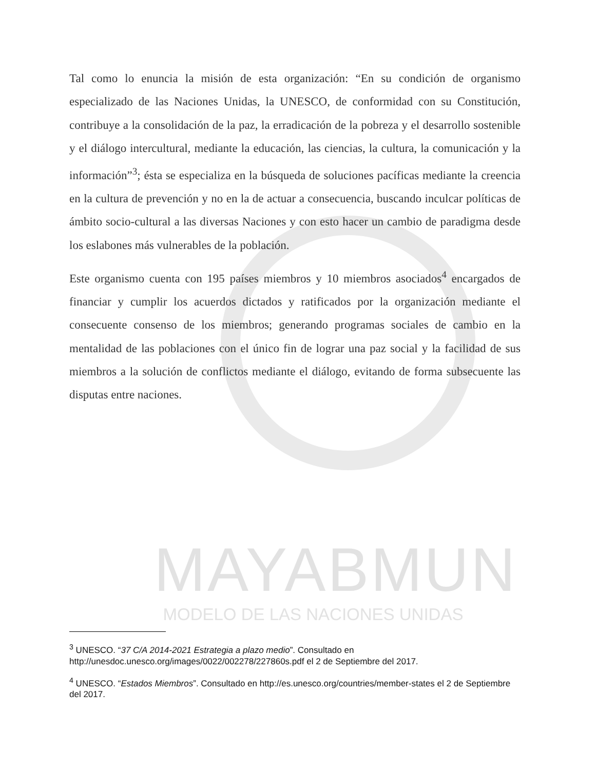MAYABMUN
MODELO DE LAS NACIONES UNIDAS
Tal como lo enuncia la misión de esta organización: “En su condición de organismo especializado de las Naciones Unidas, la UNESCO, de conformidad con su Constitución, contribuye a la consolidación de la paz, la erradicación de la pobreza y el desarrollo sostenible y el diálogo intercultural, mediante la educación, las ciencias, la cultura, la comunicación y la información”<sup>3</sup>; ésta se especializa en la búsqueda de soluciones pacíficas mediante la creencia en la cultura de prevención y no en la de actuar a consecuencia, buscando inculcar políticas de ámbito socio-cultural a las diversas Naciones y con esto hacer un cambio de paradigma desde los eslabones más vulnerables de la población.
Este organismo cuenta con 195 países miembros y 10 miembros asociados<sup>4</sup> encargados de financiar y cumplir los acuerdos dictados y ratificados por la organización mediante el consecuente consenso de los miembros; generando programas sociales de cambio en la mentalidad de las poblaciones con el único fin de lograr una paz social y la facilidad de sus miembros a la solución de conflictos mediante el diálogo, evitando de forma subsecuente las disputas entre naciones.
<sup>3</sup> UNESCO. “37 C/A 2014-2021 Estrategia a plazo medio”. Consultado en http://unesdoc.unesco.org/images/0022/002278/227860s.pdf el 2 de Septiembre del 2017.
<sup>4</sup> UNESCO. “Estados Miembros”. Consultado en http://es.unesco.org/countries/member-states el 2 de Septiembre del 2017.